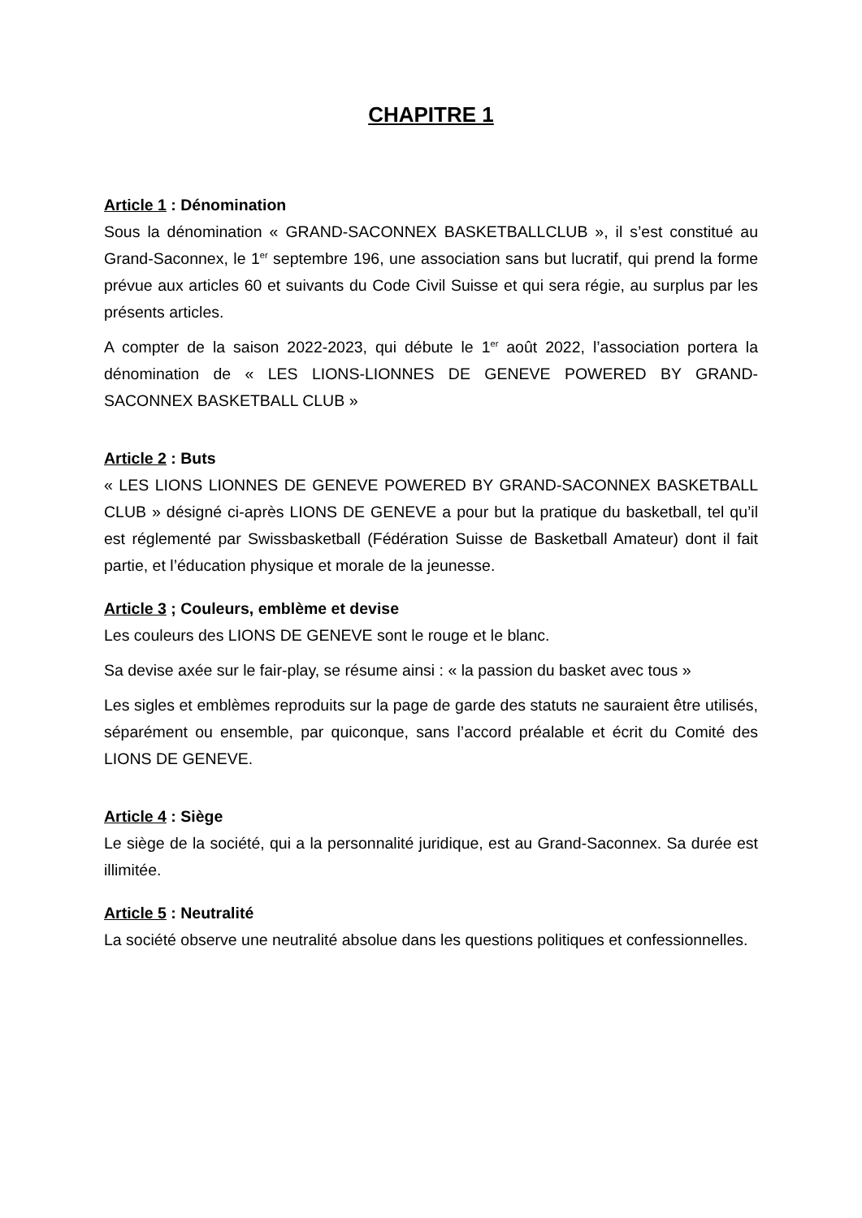CHAPITRE 1
Article 1 : Dénomination
Sous la dénomination « GRAND-SACONNEX BASKETBALLCLUB », il s’est constitué au Grand-Saconnex, le 1<sup>er</sup> septembre 196, une association sans but lucratif, qui prend la forme prévue aux articles 60 et suivants du Code Civil Suisse et qui sera régie, au surplus par les présents articles.
A compter de la saison 2022-2023, qui débute le 1<sup>er</sup> août 2022, l’association portera la dénomination de « LES LIONS-LIONNES DE GENEVE POWERED BY GRAND-SACONNEX BASKETBALL CLUB »
Article 2 : Buts
« LES LIONS LIONNES DE GENEVE POWERED BY GRAND-SACONNEX BASKETBALL CLUB » désigné ci-après LIONS DE GENEVE a pour but la pratique du basketball, tel qu’il est réglementé par Swissbasketball (Fédération Suisse de Basketball Amateur) dont il fait partie, et l’éducation physique et morale de la jeunesse.
Article 3 ; Couleurs, emblème et devise
Les couleurs des LIONS DE GENEVE sont le rouge et le blanc.
Sa devise axée sur le fair-play, se résume ainsi : « la passion du basket avec tous »
Les sigles et emblèmes reproduits sur la page de garde des statuts ne sauraient être utilisés, séparément ou ensemble, par quiconque, sans l’accord préalable et écrit du Comité des LIONS DE GENEVE.
Article 4 : Siège
Le siège de la société, qui a la personnalité juridique, est au Grand-Saconnex. Sa durée est illimitée.
Article 5 : Neutralité
La société observe une neutralité absolue dans les questions politiques et confessionnelles.